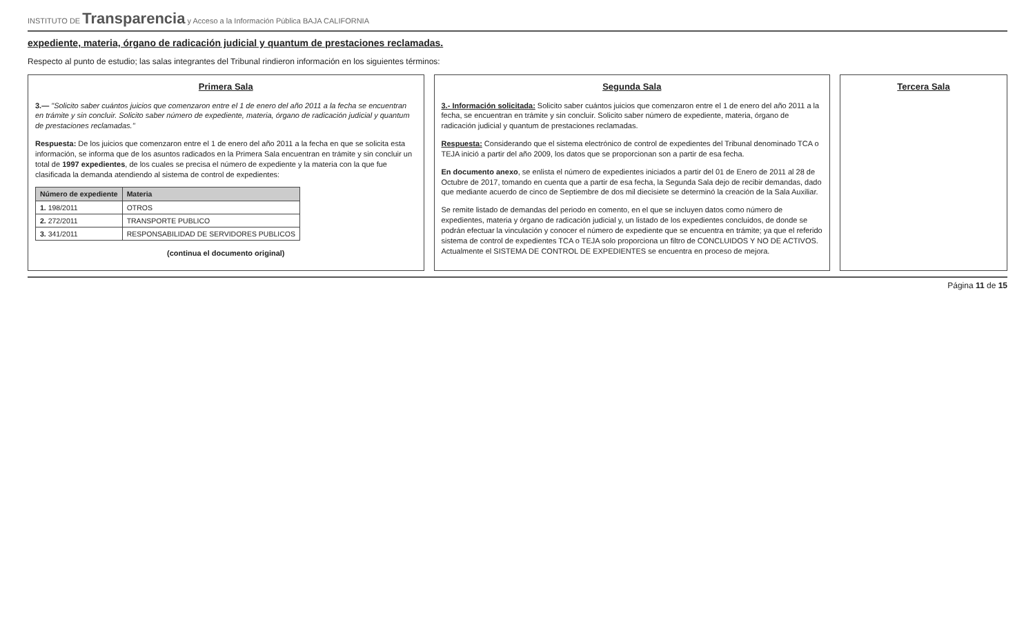INSTITUTO DE Transparencia y Acceso a la Información Pública BAJA CALIFORNIA
expediente, materia, órgano de radicación judicial y quantum de prestaciones reclamadas.
Respecto al punto de estudio; las salas integrantes del Tribunal rindieron información en los siguientes términos:
Primera Sala
3.— "Solicito saber cuántos juicios que comenzaron entre el 1 de enero del año 2011 a la fecha se encuentran en trámite y sin concluir. Solicito saber número de expediente, materia, órgano de radicación judicial y quantum de prestaciones reclamadas."
Respuesta: De los juicios que comenzaron entre el 1 de enero del año 2011 a la fecha en que se solicita esta información, se informa que de los asuntos radicados en la Primera Sala encuentran en trámite y sin concluir un total de 1997 expedientes, de los cuales se precisa el número de expediente y la materia con la que fue clasificada la demanda atendiendo al sistema de control de expedientes:
| Número de expediente | Materia |
| --- | --- |
| 1. 198/2011 | OTROS |
| 2. 272/2011 | TRANSPORTE PUBLICO |
| 3. 341/2011 | RESPONSABILIDAD DE SERVIDORES PUBLICOS |
(continua el documento original)
Segunda Sala
3.- Información solicitada: Solicito saber cuántos juicios que comenzaron entre el 1 de enero del año 2011 a la fecha, se encuentran en trámite y sin concluir. Solicito saber número de expediente, materia, órgano de radicación judicial y quantum de prestaciones reclamadas.
Respuesta: Considerando que el sistema electrónico de control de expedientes del Tribunal denominado TCA o TEJA inició a partir del año 2009, los datos que se proporcionan son a partir de esa fecha.
En documento anexo, se enlista el número de expedientes iniciados a partir del 01 de Enero de 2011 al 28 de Octubre de 2017, tomando en cuenta que a partir de esa fecha, la Segunda Sala dejo de recibir demandas, dado que mediante acuerdo de cinco de Septiembre de dos mil diecisiete se determinó la creación de la Sala Auxiliar.
Se remite listado de demandas del periodo en comento, en el que se incluyen datos como número de expedientes, materia y órgano de radicación judicial y, un listado de los expedientes concluidos, de donde se podrán efectuar la vinculación y conocer el número de expediente que se encuentra en trámite; ya que el referido sistema de control de expedientes TCA o TEJA solo proporciona un filtro de CONCLUIDOS Y NO DE ACTIVOS. Actualmente el SISTEMA DE CONTROL DE EXPEDIENTES se encuentra en proceso de mejora.
Tercera Sala
Página 11 de 15